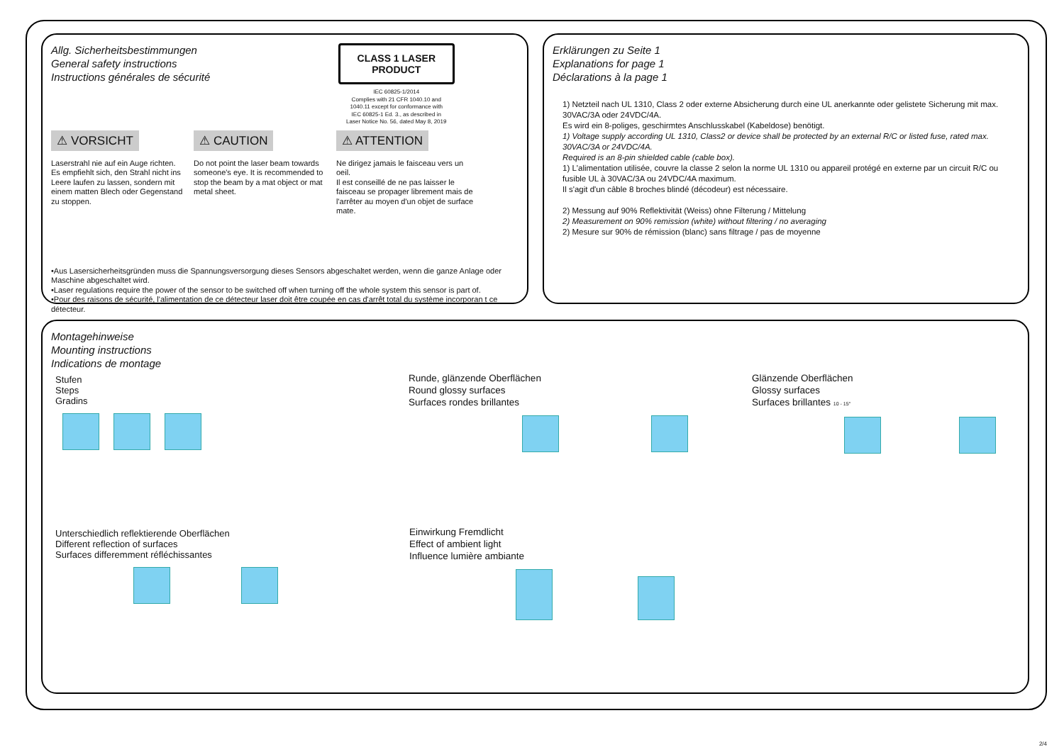Allg. Sicherheitsbestimmungen
General safety instructions
Instructions générales de sécurité
CLASS 1 LASER
PRODUCT
IEC 60825-1/2014
Complies with 21 CFR 1040.10 and
1040.11 except for conformance with
IEC 60825-1 Ed. 3., as described in
Laser Notice No. 56, dated May 8, 2019
⚠ VORSICHT
Laserstrahl nie auf ein Auge richten.
Es empfiehlt sich, den Strahl nicht ins Leere laufen zu lassen, sondern mit einem matten Blech oder Gegenstand zu stoppen.
⚠ CAUTION
Do not point the laser beam towards someone's eye. It is recommended to stop the beam by a mat object or mat metal sheet.
⚠ ATTENTION
Ne dirigez jamais le faisceau vers un oeil.
Il est conseillé de ne pas laisser le faisceau se propager librement mais de l'arrêter au moyen d'un objet de surface mate.
•Aus Lasersicherheitsgründen muss die Spannungsversorgung dieses Sensors abgeschaltet werden, wenn die ganze Anlage oder Maschine abgeschaltet wird.
•Laser regulations require the power of the sensor to be switched off when turning off the whole system this sensor is part of.
•Pour des raisons de sécurité, l'alimentation de ce détecteur laser doit être coupée en cas d'arrêt total du système incorporan t ce détecteur.
Erklärungen zu Seite 1
Explanations for page 1
Déclarations à la page 1
1) Netzteil nach UL 1310, Class 2 oder externe Absicherung durch eine UL anerkannte oder gelistete Sicherung mit max. 30VAC/3A oder 24VDC/4A.
Es wird ein 8-poliges, geschirmtes Anschlusskabel (Kabeldose) benötigt.
1) Voltage supply according UL 1310, Class2 or device shall be protected by an external R/C or listed fuse, rated max. 30VAC/3A or 24VDC/4A.
Required is an 8-pin shielded cable (cable box).
1) L'alimentation utilisée, couvre la classe 2 selon la norme UL 1310 ou appareil protégé en externe par un circuit R/C ou fusible UL à 30VAC/3A ou 24VDC/4A maximum.
Il s'agit d'un câble 8 broches blindé (décodeur) est nécessaire.
2) Messung auf 90% Reflektivität (Weiss) ohne Filterung / Mittelung
2) Measurement on 90% remission (white) without filtering / no averaging
2) Mesure sur 90% de rémission (blanc) sans filtrage / pas de moyenne
Montagehinweise
Mounting instructions
Indications de montage
Stufen
Steps
Gradins
Runde, glänzende Oberflächen
Round glossy surfaces
Surfaces rondes brillantes
Glänzende Oberflächen
Glossy surfaces
Surfaces brillantes 10 - 15°
Unterschiedlich reflektierende Oberflächen
Different reflection of surfaces
Surfaces differemment réfléchissantes
Einwirkung Fremdlicht
Effect of ambient light
Influence lumière ambiante
2/4